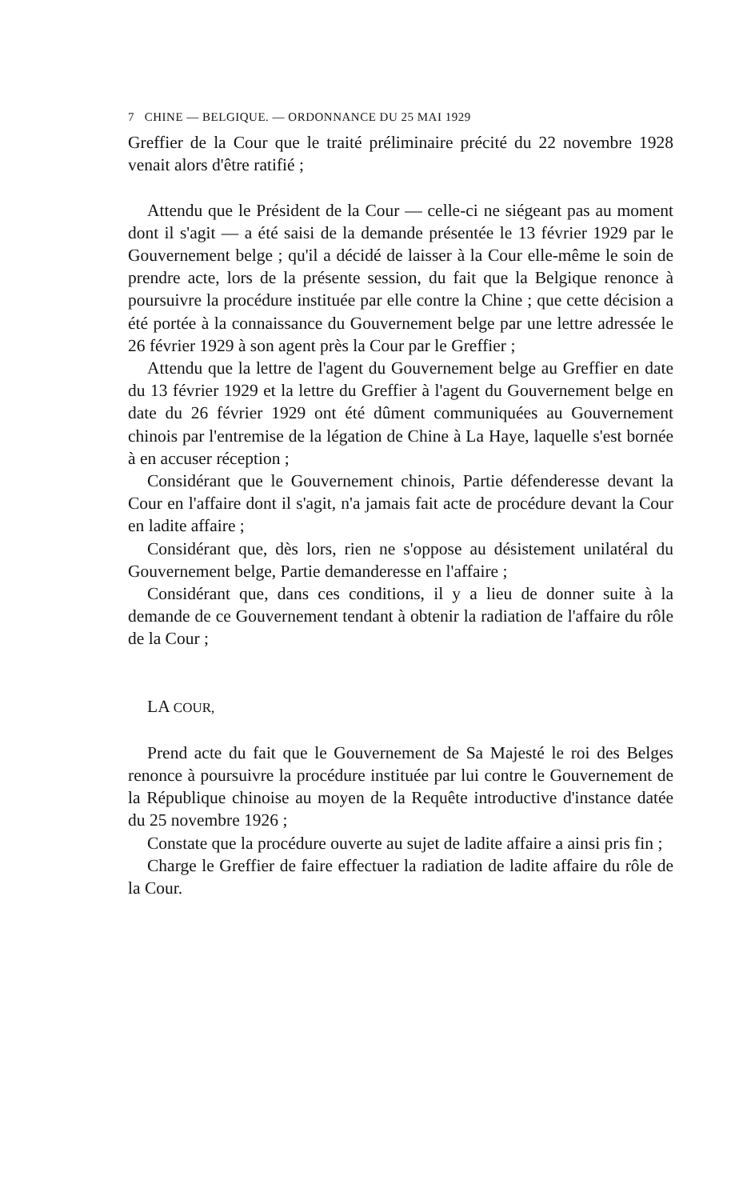7 CHINE — BELGIQUE. — ORDONNANCE DU 25 MAI 1929
Greffier de la Cour que le traité préliminaire précité du 22 novembre 1928 venait alors d'être ratifié ;
Attendu que le Président de la Cour — celle-ci ne siégeant pas au moment dont il s'agit — a été saisi de la demande présentée le 13 février 1929 par le Gouvernement belge ; qu'il a décidé de laisser à la Cour elle-même le soin de prendre acte, lors de la présente session, du fait que la Belgique renonce à poursuivre la procédure instituée par elle contre la Chine ; que cette décision a été portée à la connaissance du Gouvernement belge par une lettre adressée le 26 février 1929 à son agent près la Cour par le Greffier ;
Attendu que la lettre de l'agent du Gouvernement belge au Greffier en date du 13 février 1929 et la lettre du Greffier à l'agent du Gouvernement belge en date du 26 février 1929 ont été dûment communiquées au Gouvernement chinois par l'entremise de la légation de Chine à La Haye, laquelle s'est bornée à en accuser réception ;
Considérant que le Gouvernement chinois, Partie défenderesse devant la Cour en l'affaire dont il s'agit, n'a jamais fait acte de procédure devant la Cour en ladite affaire ;
Considérant que, dès lors, rien ne s'oppose au désistement unilatéral du Gouvernement belge, Partie demanderesse en l'affaire ;
Considérant que, dans ces conditions, il y a lieu de donner suite à la demande de ce Gouvernement tendant à obtenir la radiation de l'affaire du rôle de la Cour ;
LA COUR,
Prend acte du fait que le Gouvernement de Sa Majesté le roi des Belges renonce à poursuivre la procédure instituée par lui contre le Gouvernement de la République chinoise au moyen de la Requête introductive d'instance datée du 25 novembre 1926 ;
Constate que la procédure ouverte au sujet de ladite affaire a ainsi pris fin ;
Charge le Greffier de faire effectuer la radiation de ladite affaire du rôle de la Cour.